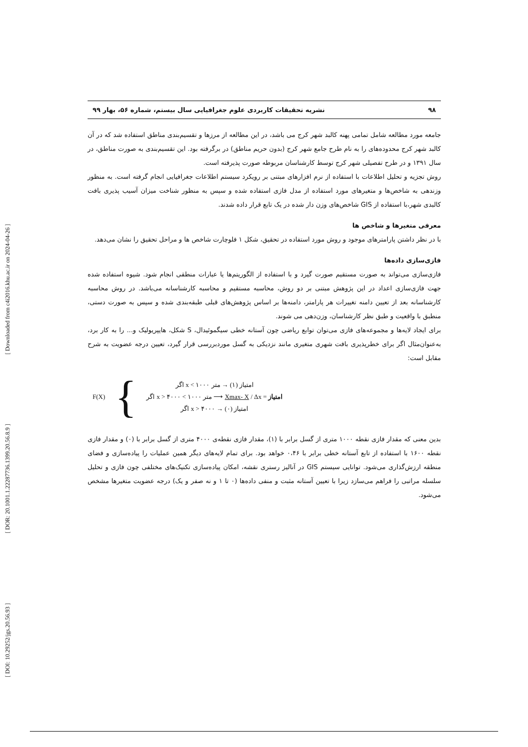[ DOI: 10.29252/jgs.20.56.93 ] [ DOR: 20.1001.1.22287736.1399.20.56.8.9 ] [ Downloaded from c4i2016.khu.ac.ir on 2024-04-26 ]
۹۸ نشریه تحقیقات کاربردی علوم جغرافیایی سال بیستم، شماره ۵۶، بهار ۹۹
جامعه مورد مطالعه شامل تمامی پهنه کالبد شهر کرج می باشد، در این مطالعه از مرزها و تقسیم‌بندی مناطق استفاده شد که در آن کالبد شهر کرج محدوده‌های را به نام طرح جامع شهر کرج (بدون حریم مناطق) در برگرفته بود. این تقسیم‌بندی به صورت مناطق، در سال ۱۳۹۱ و در طرح تفصیلی شهر کرج توسط کارشناسان مربوطه صورت پذیرفته است.
روش تجزیه و تحلیل اطلاعات با استفاده از نرم افزارهای مبتنی بر رویکرد سیستم اطلاعات جغرافیایی انجام گرفته است. به منظور وزندهی به شاخص‌ها و متغیرهای مورد استفاده از مدل فازی استفاده شده و سپس به منظور شناخت میزان آسیب پذیری بافت کالبدی شهر،با استفاده از GIS شاخص‌های وزن دار شده در یک تابع قرار داده شدند.
معرفی متغیرها و شاخص ها
با در نظر داشتن پارامترهای موجود و روش مورد استفاده در تحقیق، شکل ۱ فلوچارت شاخص ها و مراحل تحقیق را نشان می‌دهد.
فازی‌سازی داده‌ها
فازی‌سازی می‌تواند به صورت مستقیم صورت گیرد و با استفاده از الگوریتم‌ها یا عبارات منطقی انجام شود. شیوه استفاده شده جهت فازی‌سازی اعداد در این پژوهش مبتنی بر دو روش، محاسبه مستقیم و محاسبه کارشناسانه می‌باشد. در روش محاسبه کارشناسانه بعد از تعیین دامنه تغییرات هر پارامتر، دامنه‌ها بر اساس پژوهش‌های قبلی طبقه‌بندی شده و سپس به صورت دستی، منطبق با واقعیت و طبق نظر کارشناسان، وزن‌دهی می شوند.
برای ایجاد لایه‌ها و مجموعه‌های فازی می‌توان توابع ریاضی چون آستانه خطی سیگموئیدال، S شکل، هایپریولیک و... را به کار برد، به‌عنوان‌مثال اگر برای خطرپذیری بافت شهری متغیری مانند نزدیکی به گسل موردبررسی قرار گیرد، تعیین درجه عضویت به شرح مقابل است:
F(X) {
امتیاز (۱) → متر ۱۰۰۰ > x اگر
امتیاز = Xmax- X / Δx ⟶ متر ۱۰۰۰ > x > ۴۰۰۰ اگر
امتیاز (۰) → x > ۴۰۰۰ اگر
بدین معنی که مقدار فازی نقطه ۱۰۰۰ متری از گسل برابر با (۱)، مقدار فازی نقطه‌ی ۴۰۰۰ متری از گسل برابر با (۰) و مقدار فازی نقطه ۱۶۰۰ با استفاده از تابع آستانه خطی برابر با ۰،۴۶ خواهد بود. برای تمام لایه‌های دیگر همین عملیات را پیاده‌سازی و فضای منطقه ارزش‌گذاری می‌شود. توانایی سیستم GIS در آنالیز رستری نقشه، امکان پیاده‌سازی تکنیک‌های مختلفی چون فازی و تحلیل سلسله مراتبی را فراهم می‌سازد زیرا با تعیین آستانه مثبت و منفی داده‌ها (۰ تا ۱ و نه صفر و یک) درجه عضویت متغیرها مشخص می‌شود.